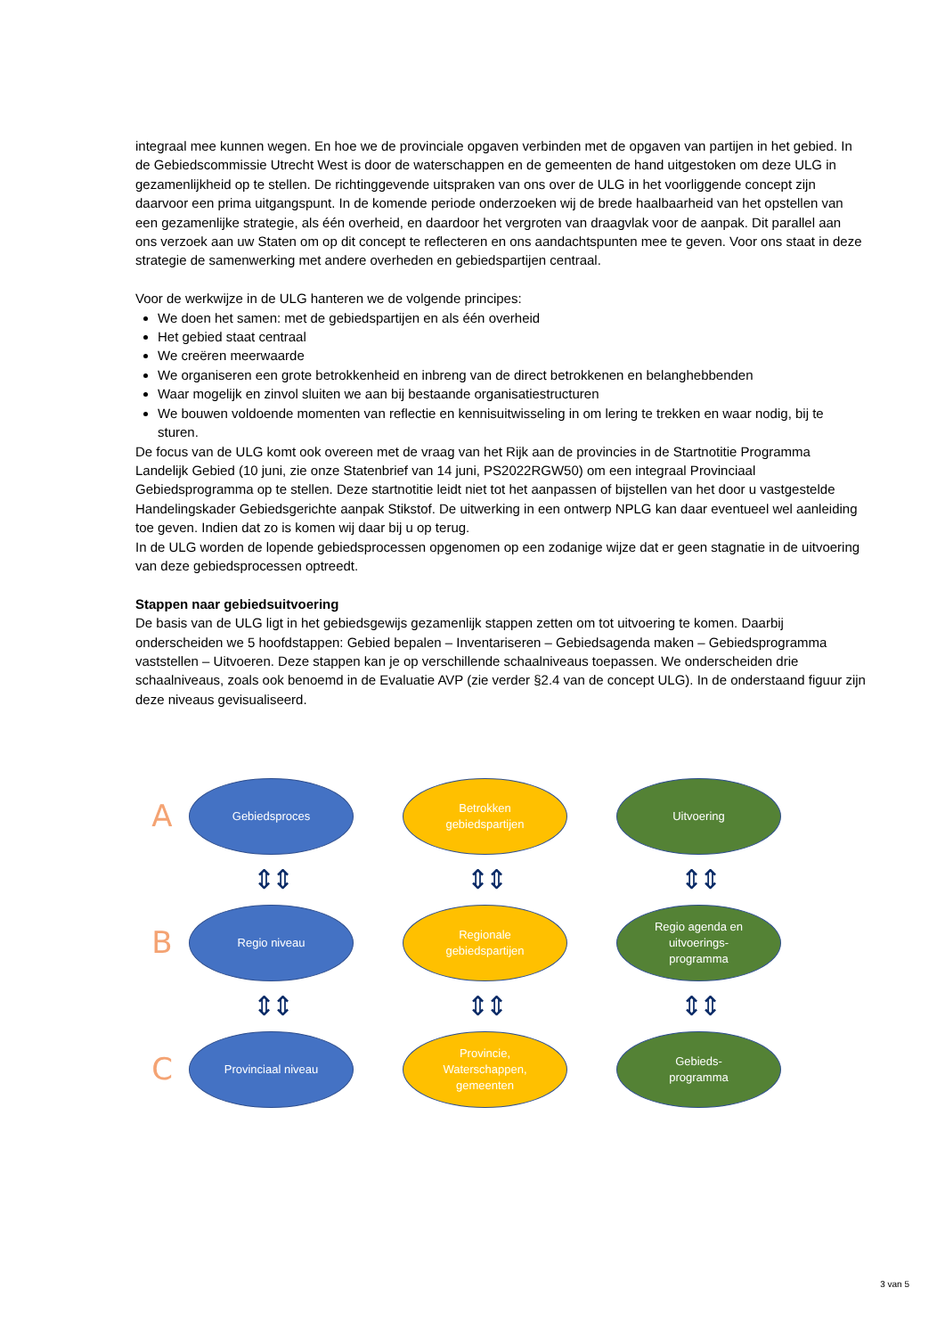integraal mee kunnen wegen. En hoe we de provinciale opgaven verbinden met de opgaven van partijen in het gebied. In de Gebiedscommissie Utrecht West is door de waterschappen en de gemeenten de hand uitgestoken om deze ULG in gezamenlijkheid op te stellen. De richtinggevende uitspraken van ons over de ULG in het voorliggende concept zijn daarvoor een prima uitgangspunt. In de komende periode onderzoeken wij de brede haalbaarheid van het opstellen van een gezamenlijke strategie, als één overheid, en daardoor het vergroten van draagvlak voor de aanpak. Dit parallel aan ons verzoek aan uw Staten om op dit concept te reflecteren en ons aandachtspunten mee te geven. Voor ons staat in deze strategie de samenwerking met andere overheden en gebiedspartijen centraal.
Voor de werkwijze in de ULG hanteren we de volgende principes:
We doen het samen: met de gebiedspartijen en als één overheid
Het gebied staat centraal
We creëren meerwaarde
We organiseren een grote betrokkenheid en inbreng van de direct betrokkenen en belanghebbenden
Waar mogelijk en zinvol sluiten we aan bij bestaande organisatiestructuren
We bouwen voldoende momenten van reflectie en kennisuitwisseling in om lering te trekken en waar nodig, bij te sturen.
De focus van de ULG komt ook overeen met de vraag van het Rijk aan de provincies in de Startnotitie Programma Landelijk Gebied (10 juni, zie onze Statenbrief van 14 juni, PS2022RGW50) om een integraal Provinciaal Gebiedsprogramma op te stellen. Deze startnotitie leidt niet tot het aanpassen of bijstellen van het door u vastgestelde Handelingskader Gebiedsgerichte aanpak Stikstof. De uitwerking in een ontwerp NPLG kan daar eventueel wel aanleiding toe geven. Indien dat zo is komen wij daar bij u op terug.
In de ULG worden de lopende gebiedsprocessen opgenomen op een zodanige wijze dat er geen stagnatie in de uitvoering van deze gebiedsprocessen optreedt.
Stappen naar gebiedsuitvoering
De basis van de ULG ligt in het gebiedsgewijs gezamenlijk stappen zetten om tot uitvoering te komen. Daarbij onderscheiden we 5 hoofdstappen: Gebied bepalen – Inventariseren – Gebiedsagenda maken – Gebiedsprogramma vaststellen – Uitvoeren. Deze stappen kan je op verschillende schaalniveaus toepassen. We onderscheiden drie schaalniveaus, zoals ook benoemd in de Evaluatie AVP (zie verder §2.4 van de concept ULG). In de onderstaand figuur zijn deze niveaus gevisualiseerd.
A
Gebiedsproces
Betrokken
gebiedspartijen
Uitvoering
⇕⇕
⇕⇕
⇕⇕
B
Regio niveau
Regionale
gebiedspartijen
Regio agenda en
uitvoerings-
programma
⇕⇕
⇕⇕
⇕⇕
C
Provinciaal niveau
Provincie,
Waterschappen,
gemeenten
Gebieds-
programma
3 van 5